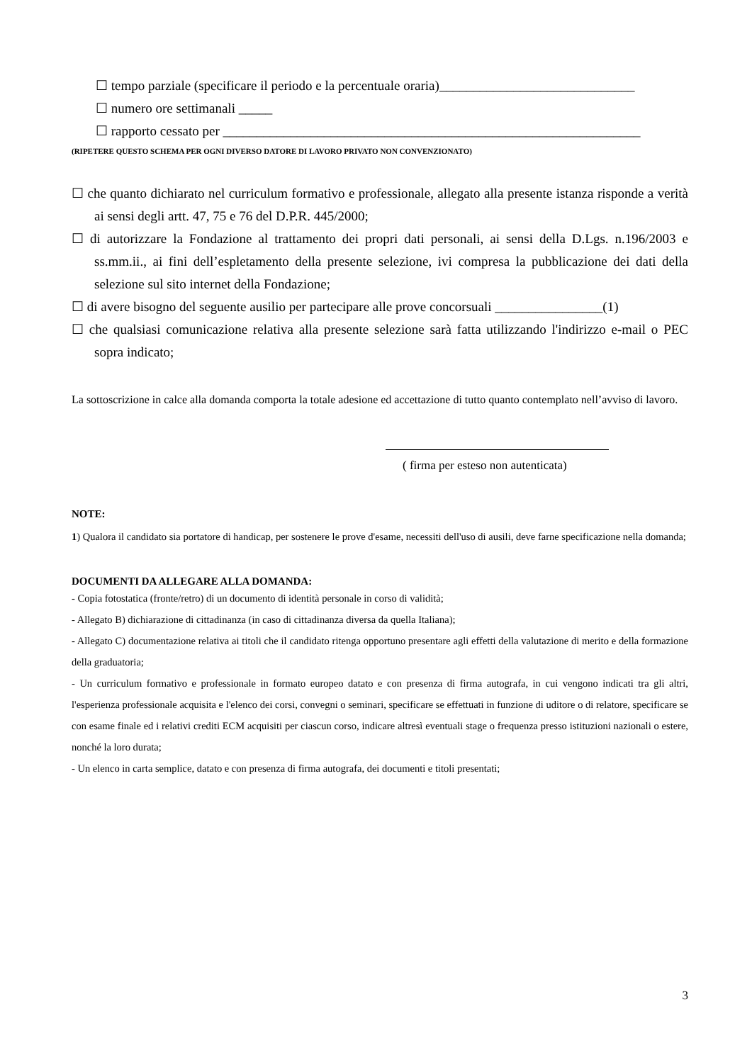☐ tempo parziale (specificare il periodo e la percentuale oraria)_____________________________
☐ numero ore settimanali _____
☐ rapporto cessato per ______________________________________________________________
(RIPETERE QUESTO SCHEMA PER OGNI DIVERSO DATORE DI LAVORO PRIVATO NON CONVENZIONATO)
☐ che quanto dichiarato nel curriculum formativo e professionale, allegato alla presente istanza risponde a verità ai sensi degli artt. 47, 75 e 76 del D.P.R. 445/2000;
☐ di autorizzare la Fondazione al trattamento dei propri dati personali, ai sensi della D.Lgs. n.196/2003 e ss.mm.ii., ai fini dell’espletamento della presente selezione, ivi compresa la pubblicazione dei dati della selezione sul sito internet della Fondazione;
☐ di avere bisogno del seguente ausilio per partecipare alle prove concorsuali ________________(1)
☐ che qualsiasi comunicazione relativa alla presente selezione sarà fatta utilizzando l'indirizzo e-mail o PEC sopra indicato;
La sottoscrizione in calce alla domanda comporta la totale adesione ed accettazione di tutto quanto contemplato nell’avviso di lavoro.
( firma per esteso non autenticata)
NOTE:
1) Qualora il candidato sia portatore di handicap, per sostenere le prove d'esame, necessiti dell'uso di ausili, deve farne specificazione nella domanda;
DOCUMENTI DA ALLEGARE ALLA DOMANDA:
- Copia fotostatica (fronte/retro) di un documento di identità personale in corso di validità;
- Allegato B) dichiarazione di cittadinanza (in caso di cittadinanza diversa da quella Italiana);
- Allegato C) documentazione relativa ai titoli che il candidato ritenga opportuno presentare agli effetti della valutazione di merito e della formazione della graduatoria;
- Un curriculum formativo e professionale in formato europeo datato e con presenza di firma autografa, in cui vengono indicati tra gli altri, l'esperienza professionale acquisita e l'elenco dei corsi, convegni o seminari, specificare se effettuati in funzione di uditore o di relatore, specificare se con esame finale ed i relativi crediti ECM acquisiti per ciascun corso, indicare altresì eventuali stage o frequenza presso istituzioni nazionali o estere, nonché la loro durata;
- Un elenco in carta semplice, datato e con presenza di firma autografa, dei documenti e titoli presentati;
3